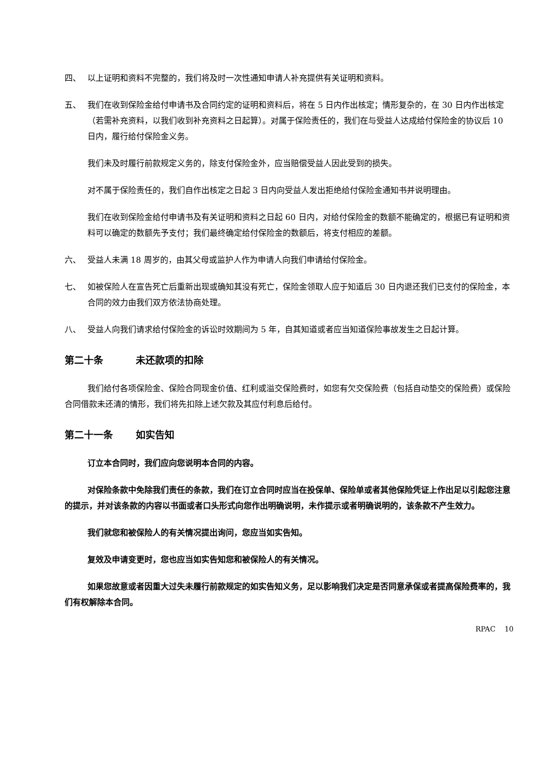四、 以上证明和资料不完整的，我们将及时一次性通知申请人补充提供有关证明和资料。
五、 我们在收到保险金给付申请书及合同约定的证明和资料后，将在 5 日内作出核定；情形复杂的，在 30 日内作出核定（若需补充资料，以我们收到补充资料之日起算）。对属于保险责任的，我们在与受益人达成给付保险金的协议后 10 日内，履行给付保险金义务。
我们未及时履行前款规定义务的，除支付保险金外，应当赔偿受益人因此受到的损失。
对不属于保险责任的，我们自作出核定之日起 3 日内向受益人发出拒绝给付保险金通知书并说明理由。
我们在收到保险金给付申请书及有关证明和资料之日起 60 日内，对给付保险金的数额不能确定的，根据已有证明和资料可以确定的数额先予支付；我们最终确定给付保险金的数额后，将支付相应的差额。
六、 受益人未满 18 周岁的，由其父母或监护人作为申请人向我们申请给付保险金。
七、 如被保险人在宣告死亡后重新出现或确知其没有死亡，保险金领取人应于知道后 30 日内退还我们已支付的保险金，本合同的效力由我们双方依法协商处理。
八、 受益人向我们请求给付保险金的诉讼时效期间为 5 年，自其知道或者应当知道保险事故发生之日起计算。
第二十条 未还款项的扣除
我们给付各项保险金、保险合同现金价值、红利或溢交保险费时，如您有欠交保险费（包括自动垫交的保险费）或保险合同借款未还清的情形，我们将先扣除上述欠款及其应付利息后给付。
第二十一条 如实告知
订立本合同时，我们应向您说明本合同的内容。
对保险条款中免除我们责任的条款，我们在订立合同时应当在投保单、保险单或者其他保险凭证上作出足以引起您注意的提示，并对该条款的内容以书面或者口头形式向您作出明确说明，未作提示或者明确说明的，该条款不产生效力。
我们就您和被保险人的有关情况提出询问，您应当如实告知。
复效及申请变更时，您也应当如实告知您和被保险人的有关情况。
如果您故意或者因重大过失未履行前款规定的如实告知义务，足以影响我们决定是否同意承保或者提高保险费率的，我们有权解除本合同。
RPAC 10